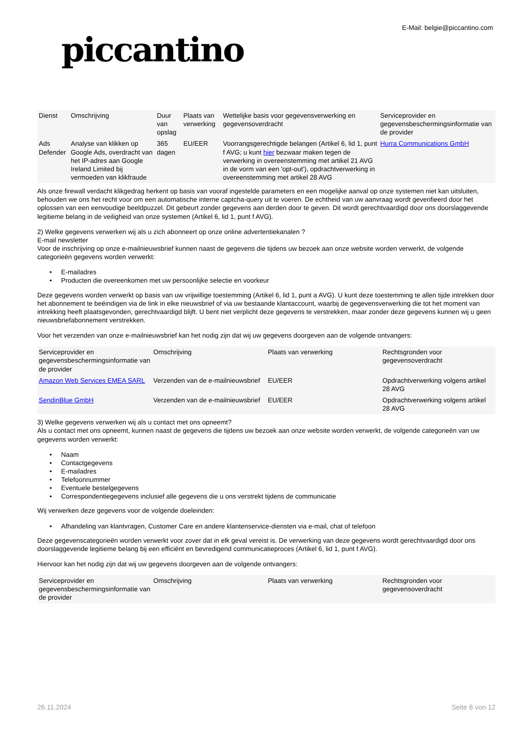piccantino
E-Mail: belgie@piccantino.com
| Dienst | Omschrijving | Duur van opslag | Plaats van verwerking | Wettelijke basis voor gegevensverwerking en gegevensoverdracht | Serviceprovider en gegevensbeschermingsinformatie van de provider |
| --- | --- | --- | --- | --- | --- |
| Ads Defender | Analyse van klikken op Google Ads, overdracht van het IP-adres aan Google Ireland Limited bij vermoeden van klikfraude | 365 dagen | EU/EER | Voorrangsgerechtigde belangen (Artikel 6, lid 1, punt f AVG; u kunt hier bezwaar maken tegen de verwerking in overeenstemming met artikel 21 AVG in de vorm van een 'opt-out'), opdrachtverwerking in overeenstemming met artikel 28 AVG | Hurra Communications GmbH |
Als onze firewall verdacht klikgedrag herkent op basis van vooraf ingestelde parameters en een mogelijke aanval op onze systemen niet kan uitsluiten, behouden we ons het recht voor om een automatische interne captcha-query uit te voeren. De echtheid van uw aanvraag wordt geverifieerd door het oplossen van een eenvoudige beeldpuzzel. Dit gebeurt zonder gegevens aan derden door te geven. Dit wordt gerechtvaardigd door ons doorslaggevende legitieme belang in de veiligheid van onze systemen (Artikel 6, lid 1, punt f AVG).
2) Welke gegevens verwerken wij als u zich abonneert op onze online advertentiekanalen ?
E-mail newsletter
Voor de inschrijving op onze e-mailnieuwsbrief kunnen naast de gegevens die tijdens uw bezoek aan onze website worden verwerkt, de volgende categorieën gegevens worden verwerkt:
• E-mailadres
• Producten die overeenkomen met uw persoonlijke selectie en voorkeur
Deze gegevens worden verwerkt op basis van uw vrijwillige toestemming (Artikel 6, lid 1, punt a AVG). U kunt deze toestemming te allen tijde intrekken door het abonnement te beëindigen via de link in elke nieuwsbrief of via uw bestaande klantaccount, waarbij de gegevensverwerking die tot het moment van intrekking heeft plaatsgevonden, gerechtvaardigd blijft. U bent niet verplicht deze gegevens te verstrekken, maar zonder deze gegevens kunnen wij u geen nieuwsbriefabonnement verstrekken.
Voor het verzenden van onze e-mailnieuwsbrief kan het nodig zijn dat wij uw gegevens doorgeven aan de volgende ontvangers:
| Serviceprovider en gegevensbeschermingsinformatie van de provider | Omschrijving | Plaats van verwerking | Rechtsgronden voor gegevensoverdracht |
| --- | --- | --- | --- |
| Amazon Web Services EMEA SARL | Verzenden van de e-mailnieuwsbrief | EU/EER | Opdrachtverwerking volgens artikel 28 AVG |
| SendinBlue GmbH | Verzenden van de e-mailnieuwsbrief | EU/EER | Opdrachtverwerking volgens artikel 28 AVG |
3) Welke gegevens verwerken wij als u contact met ons opneemt?
Als u contact met ons opneemt, kunnen naast de gegevens die tijdens uw bezoek aan onze website worden verwerkt, de volgende categorieën van uw gegevens worden verwerkt:
• Naam
• Contactgegevens
• E-mailadres
• Telefoonnummer
• Eventuele bestelgegevens
• Correspondentiegegevens inclusief alle gegevens die u ons verstrekt tijdens de communicatie
Wij verwerken deze gegevens voor de volgende doeleinden:
• Afhandeling van klantvragen, Customer Care en andere klantenservice-diensten via e-mail, chat of telefoon
Deze gegevenscategorieën worden verwerkt voor zover dat in elk geval vereist is. De verwerking van deze gegevens wordt gerechtvaardigd door ons doorslaggevende legitieme belang bij een efficiënt en bevredigend communicatieproces (Artikel 6, lid 1, punt f AVG).
Hiervoor kan het nodig zijn dat wij uw gegevens doorgeven aan de volgende ontvangers:
| Serviceprovider en gegevensbeschermingsinformatie van de provider | Omschrijving | Plaats van verwerking | Rechtsgronden voor gegevensoverdracht |
| --- | --- | --- | --- |
26.11.2024 Seite 8 von 12